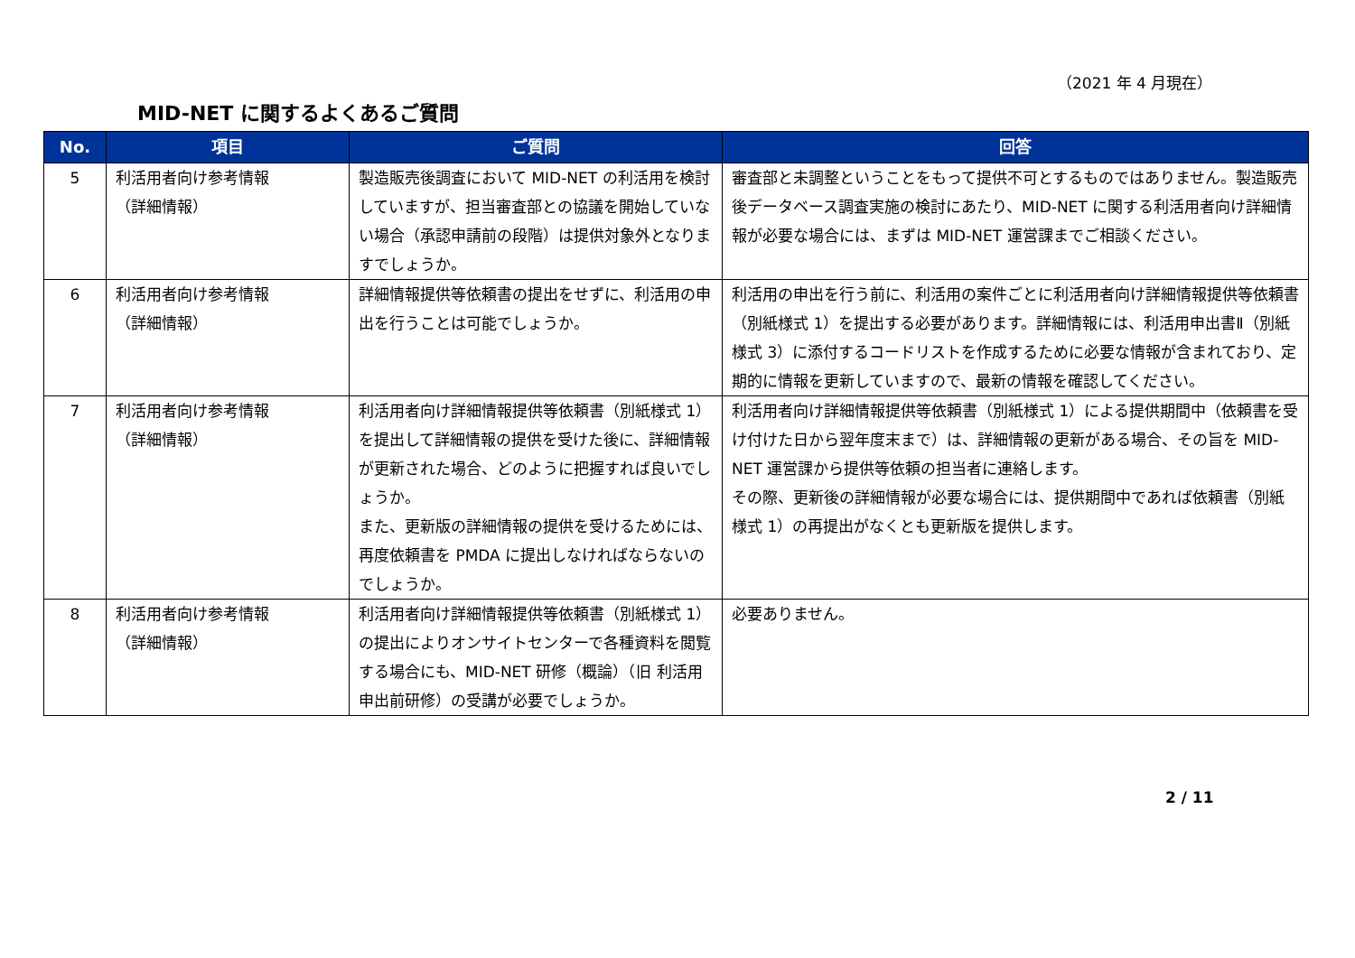（2021 年 4 月現在）
MID-NET に関するよくあるご質問
| No. | 項目 | ご質問 | 回答 |
| --- | --- | --- | --- |
| 5 | 利活用者向け参考情報 （詳細情報） | 製造販売後調査において MID-NET の利活用を検討していますが、担当審査部との協議を開始していない場合（承認申請前の段階）は提供対象外となりますでしょうか。 | 審査部と未調整ということをもって提供不可とするものではありません。製造販売後データベース調査実施の検討にあたり、MID-NET に関する利活用者向け詳細情報が必要な場合には、まずは MID-NET 運営課までご相談ください。 |
| 6 | 利活用者向け参考情報 （詳細情報） | 詳細情報提供等依頼書の提出をせずに、利活用の申出を行うことは可能でしょうか。 | 利活用の申出を行う前に、利活用の案件ごとに利活用者向け詳細情報提供等依頼書（別紙様式 1）を提出する必要があります。詳細情報には、利活用申出書Ⅱ（別紙様式 3）に添付するコードリストを作成するために必要な情報が含まれており、定期的に情報を更新していますので、最新の情報を確認してください。 |
| 7 | 利活用者向け参考情報 （詳細情報） | 利活用者向け詳細情報提供等依頼書（別紙様式 1）を提出して詳細情報の提供を受けた後に、詳細情報が更新された場合、どのように把握すれば良いでしょうか。 また、更新版の詳細情報の提供を受けるためには、再度依頼書を PMDA に提出しなければならないのでしょうか。 | 利活用者向け詳細情報提供等依頼書（別紙様式 1）による提供期間中（依頼書を受け付けた日から翌年度末まで）は、詳細情報の更新がある場合、その旨を MID-NET 運営課から提供等依頼の担当者に連絡します。 その際、更新後の詳細情報が必要な場合には、提供期間中であれば依頼書（別紙様式 1）の再提出がなくとも更新版を提供します。 |
| 8 | 利活用者向け参考情報 （詳細情報） | 利活用者向け詳細情報提供等依頼書（別紙様式 1）の提出によりオンサイトセンターで各種資料を閲覧する場合にも、MID-NET 研修（概論）（旧 利活用申出前研修）の受講が必要でしょうか。 | 必要ありません。 |
2 / 11